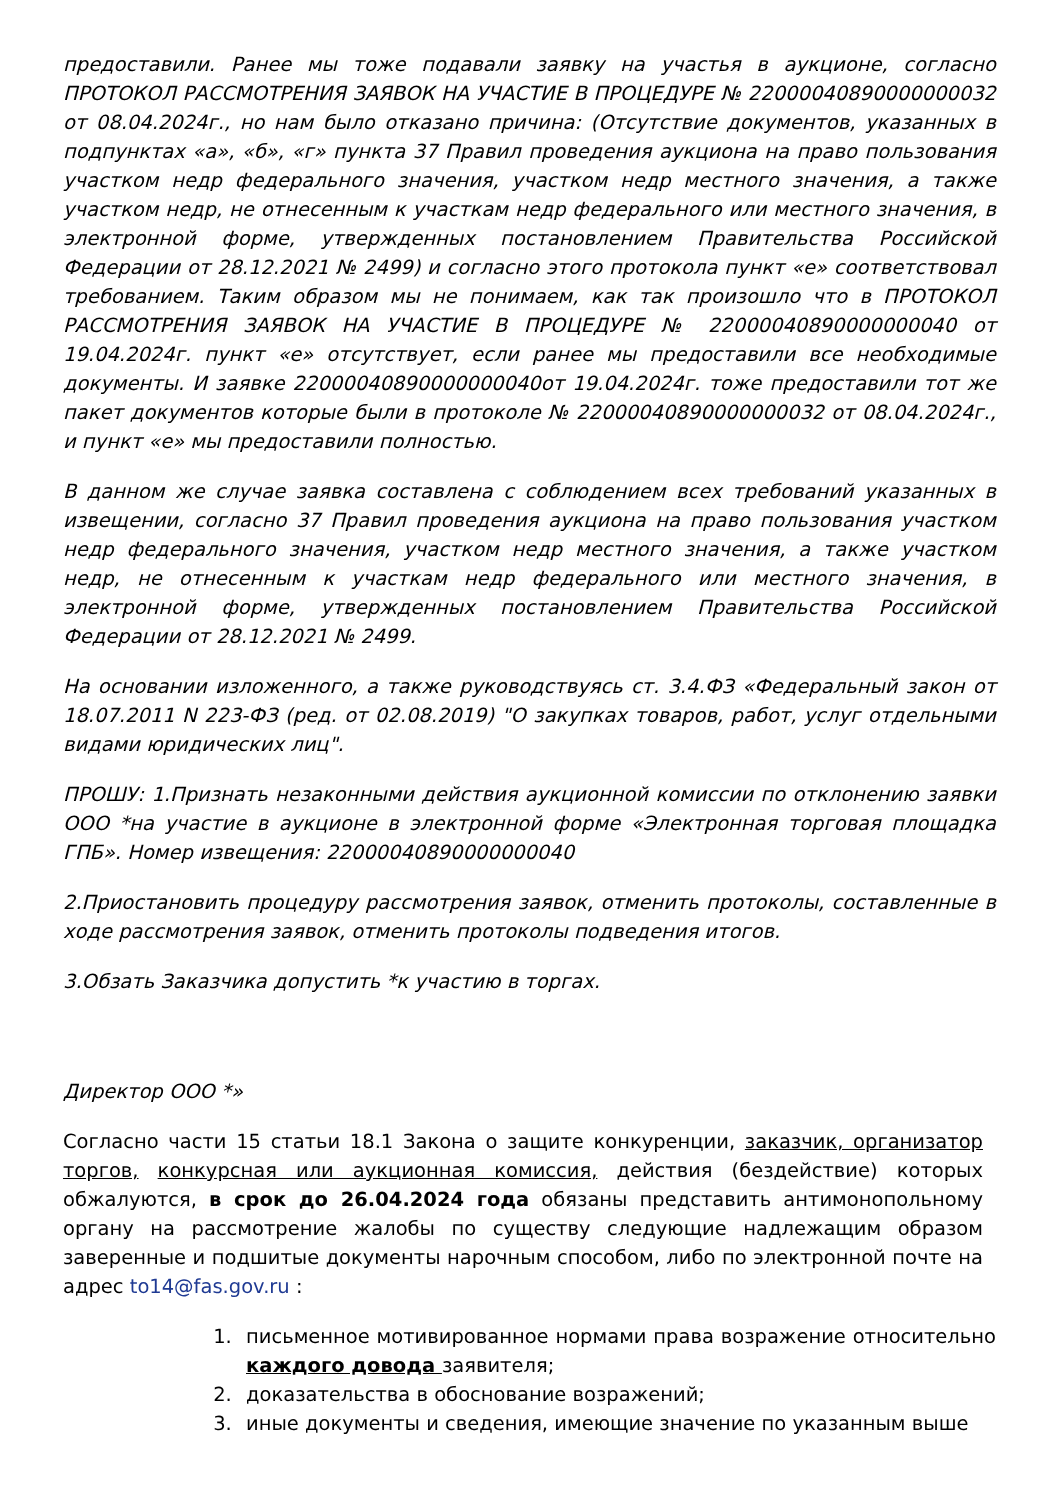предоставили. Ранее мы тоже подавали заявку на участья в аукционе, согласно ПРОТОКОЛ РАССМОТРЕНИЯ ЗАЯВОК НА УЧАСТИЕ В ПРОЦЕДУРЕ № 22000040890000000032 от 08.04.2024г., но нам было отказано причина: (Отсутствие документов, указанных в подпунктах «а», «б», «г» пункта 37 Правил проведения аукциона на право пользования участком недр федерального значения, участком недр местного значения, а также участком недр, не отнесенным к участкам недр федерального или местного значения, в электронной форме, утвержденных постановлением Правительства Российской Федерации от 28.12.2021 № 2499) и согласно этого протокола пункт «е» соответствовал требованием. Таким образом мы не понимаем, как так произошло что в ПРОТОКОЛ РАССМОТРЕНИЯ ЗАЯВОК НА УЧАСТИЕ В ПРОЦЕДУРЕ № 22000040890000000040 от 19.04.2024г. пункт «е» отсутствует, если ранее мы предоставили все необходимые документы. И заявке 22000040890000000040от 19.04.2024г. тоже предоставили тот же пакет документов которые были в протоколе № 22000040890000000032 от 08.04.2024г., и пункт «е» мы предоставили полностью.
В данном же случае заявка составлена с соблюдением всех требований указанных в извещении, согласно 37 Правил проведения аукциона на право пользования участком недр федерального значения, участком недр местного значения, а также участком недр, не отнесенным к участкам недр федерального или местного значения, в электронной форме, утвержденных постановлением Правительства Российской Федерации от 28.12.2021 № 2499.
На основании изложенного, а также руководствуясь ст. 3.4.ФЗ «Федеральный закон от 18.07.2011 N 223-ФЗ (ред. от 02.08.2019) "О закупках товаров, работ, услуг отдельными видами юридических лиц".
ПРОШУ: 1.Признать незаконными действия аукционной комиссии по отклонению заявки ООО *на участие в аукционе в электронной форме «Электронная торговая площадка ГПБ». Номер извещения: 22000040890000000040
2.Приостановить процедуру рассмотрения заявок, отменить протоколы, составленные в ходе рассмотрения заявок, отменить протоколы подведения итогов.
3.Обзать Заказчика допустить *к участию в торгах.
Директор ООО *»
Согласно части 15 статьи 18.1 Закона о защите конкуренции, заказчик, организатор торгов, конкурсная или аукционная комиссия, действия (бездействие) которых обжалуются, в срок до 26.04.2024 года обязаны представить антимонопольному органу на рассмотрение жалобы по существу следующие надлежащим образом заверенные и подшитые документы нарочным способом, либо по электронной почте на адрес to14@fas.gov.ru :
1. письменное мотивированное нормами права возражение относительно каждого довода заявителя;
2. доказательства в обоснование возражений;
3. иные документы и сведения, имеющие значение по указанным выше